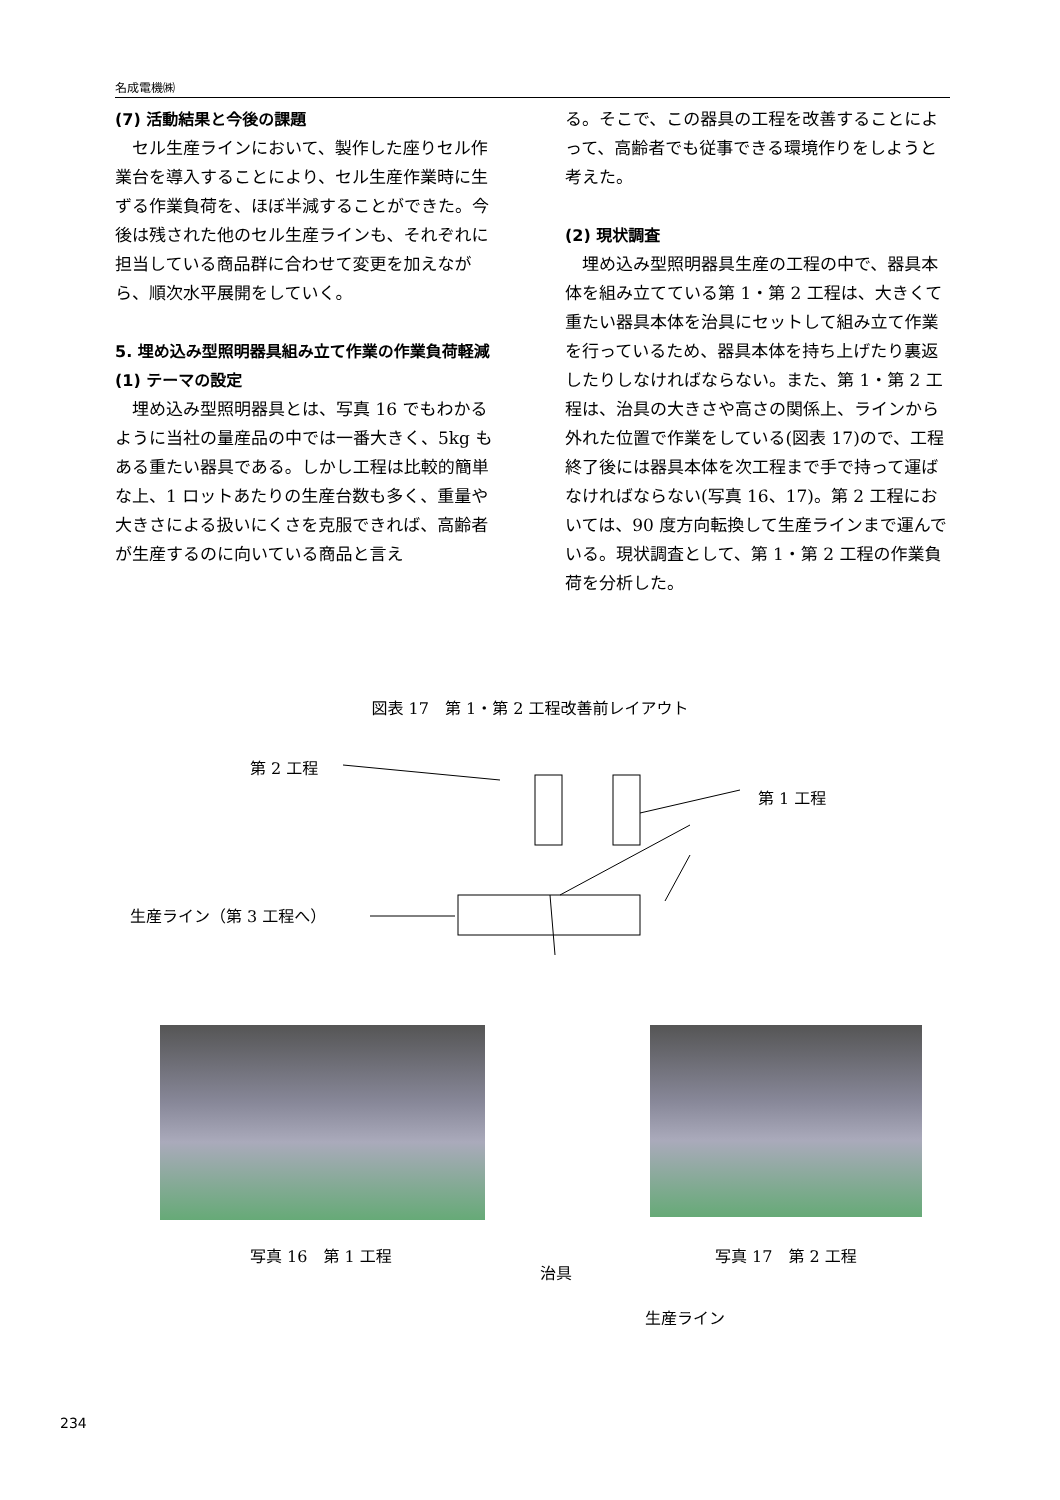名成電機㈱
(7) 活動結果と今後の課題
セル生産ラインにおいて、製作した座りセル作業台を導入することにより、セル生産作業時に生ずる作業負荷を、ほぼ半減することができた。今後は残された他のセル生産ラインも、それぞれに担当している商品群に合わせて変更を加えながら、順次水平展開をしていく。
5. 埋め込み型照明器具組み立て作業の作業負荷軽減
(1) テーマの設定
埋め込み型照明器具とは、写真 16 でもわかるように当社の量産品の中では一番大きく、5kg もある重たい器具である。しかし工程は比較的簡単な上、1 ロットあたりの生産台数も多く、重量や大きさによる扱いにくさを克服できれば、高齢者が生産するのに向いている商品と言え
る。そこで、この器具の工程を改善することによって、高齢者でも従事できる環境作りをしようと考えた。
(2) 現状調査
埋め込み型照明器具生産の工程の中で、器具本体を組み立てている第 1・第 2 工程は、大きくて重たい器具本体を治具にセットして組み立て作業を行っているため、器具本体を持ち上げたり裏返したりしなければならない。また、第 1・第 2 工程は、治具の大きさや高さの関係上、ラインから外れた位置で作業をしている(図表 17)ので、工程終了後には器具本体を次工程まで手で持って運ばなければならない(写真 16、17)。第 2 工程においては、90 度方向転換して生産ラインまで運んでいる。現状調査として、第 1・第 2 工程の作業負荷を分析した。
図表 17　第 1・第 2 工程改善前レイアウト
第 2 工程
第 1 工程
生産ライン（第 3 工程へ）
写真 16　第 1 工程
治具
写真 17　第 2 工程
生産ライン
234